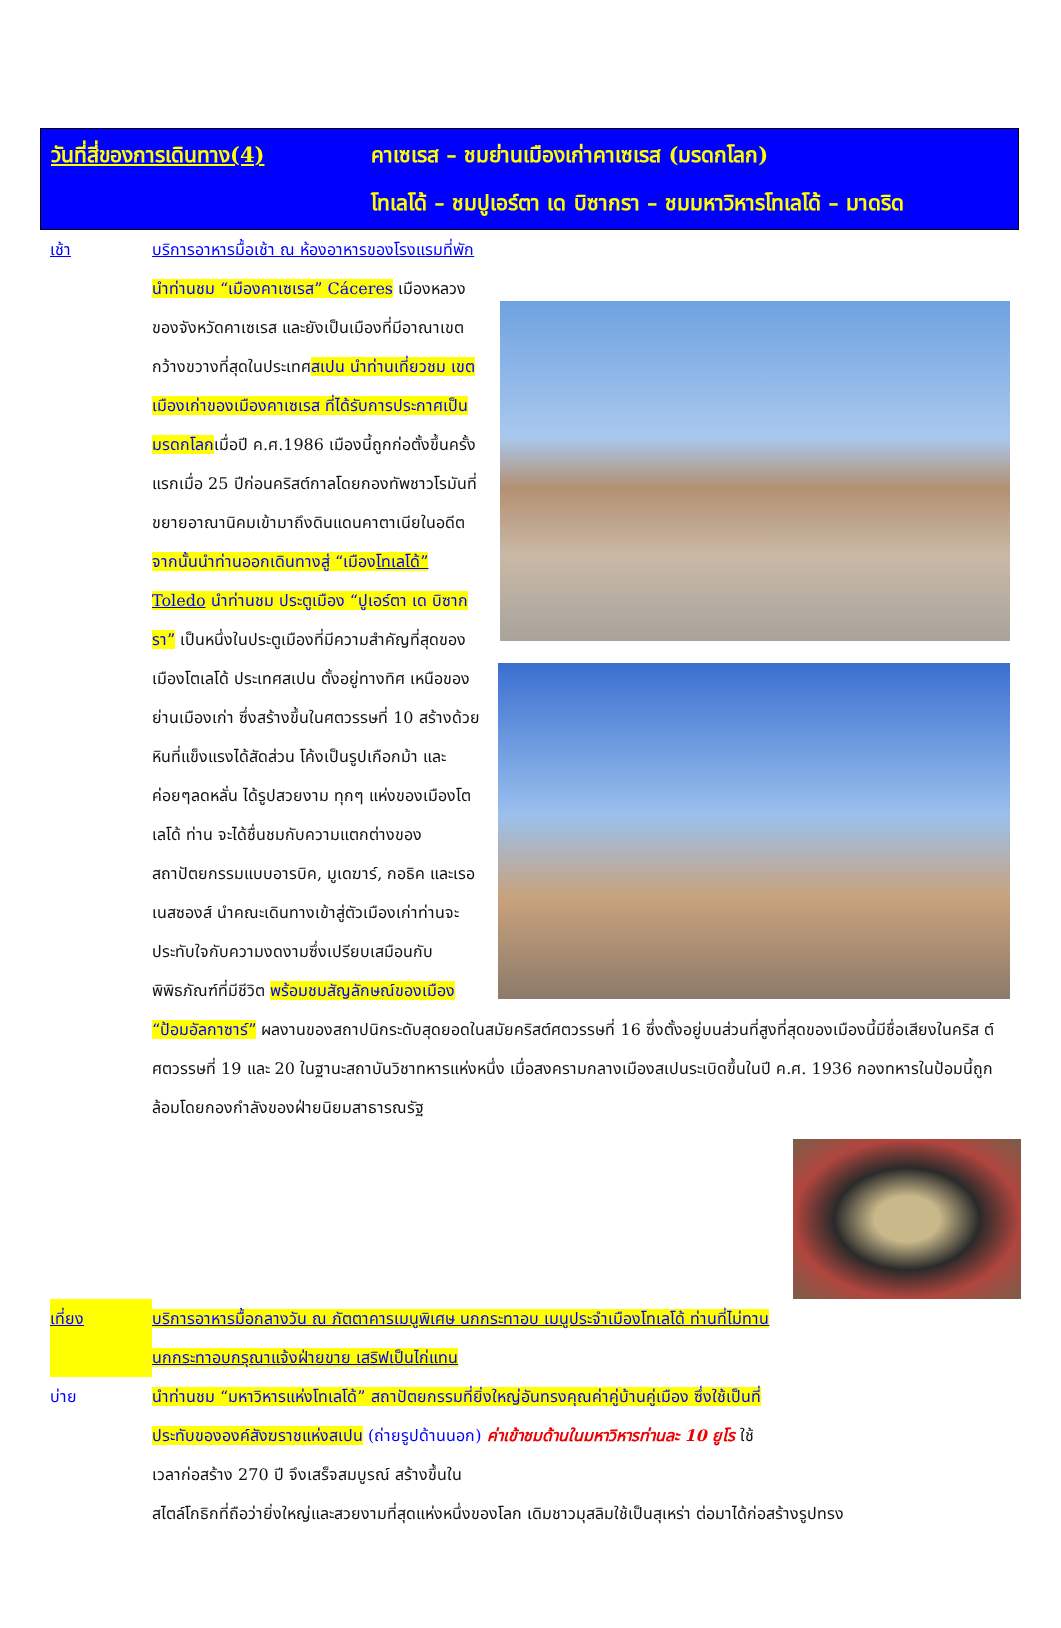วันที่สี่ของการเดินทาง(4) คาเซเรส – ชมย่านเมืองเก่าคาเซเรส (มรดกโลก)
โทเลโด้ – ชมปูเอร์ตา เด บิซากรา – ชมมหาวิหารโทเลโด้ – มาดริด
เช้า บริการอาหารมื้อเช้า ณ ห้องอาหารของโรงแรมที่พัก
นำท่านชม “เมืองคาเซเรส” Cáceres เมืองหลวงของจังหวัดคาเซเรส และยังเป็นเมืองที่มีอาณาเขตกว้างขวางที่สุดในประเทศสเปน นำท่านเที่ยวชม เขตเมืองเก่าของเมืองคาเซเรส ที่ได้รับการประกาศเป็นมรดกโลกเมื่อปี ค.ศ.1986 เมืองนี้ถูกก่อตั้งขึ้นครั้งแรกเมื่อ 25 ปีก่อนคริสต์กาลโดยกองทัพชาวโรมันที่ขยายอาณานิคมเข้ามาถึงดินแดนคาตาเนียในอดีต จากนั้นนำท่านออกเดินทางสู่ “เมืองโทเลโด้” Toledo นำท่านชม ประตูเมือง “ปูเอร์ตา เด บิซากรา” เป็นหนึ่งในประตูเมืองที่มีความสำคัญที่สุดของเมืองโตเลโด้ ประเทศสเปน ตั้งอยู่ทางทิศ
เหนือของย่านเมืองเก่า ซึ่งสร้างขึ้นในศตวรรษที่ 10 สร้างด้วยหินที่แข็งแรงได้สัดส่วน โค้งเป็นรูปเกือกม้า และค่อยๆลดหลั่น ได้รูปสวยงาม ทุกๆ แห่งของเมืองโตเลโด้ ท่าน จะได้ชื่นชมกับความแตกต่างของสถาปัตยกรรมแบบอารบิค, มูเดฆาร์, กอธิค และเรอเนสซองส์ นำคณะเดินทางเข้าสู่ตัวเมืองเก่าท่านจะประทับใจกับความงดงามซึ่งเปรียบเสมือนกับพิพิธภัณฑ์ที่มีชีวิต พร้อมชมสัญลักษณ์ของเมือง “ป้อมอัลกาซาร์” ผลงานของสถาปนิกระดับสุดยอดในสมัยคริสต์ศตวรรษที่ 16 ซึ่งตั้งอยู่บนส่วนที่สูงที่สุดของเมืองนี้มีชื่อเสียงในคริส ต์ศตวรรษที่ 19 และ 20 ในฐานะสถาบันวิชาทหารแห่งหนึ่ง เมื่อสงครามกลางเมืองสเปนระเบิดขึ้นในปี ค.ศ. 1936 กองทหารในป้อมนี้ถูกล้อมโดยกองกำลังของฝ่ายนิยมสาธารณรัฐ
เที่ยง บริการอาหารมื้อกลางวัน ณ ภัตตาคารเมนูพิเศษ นกกระทาอบ เมนูประจำเมืองโทเลโด้ ท่านที่ไม่ทานนกกระทาอบกรุณาแจ้งฝ่ายขาย เสริฟเป็นไก่แทน
บ่าย นำท่านชม “มหาวิหารแห่งโทเลโด้” สถาปัตยกรรมที่ยิ่งใหญ่อันทรงคุณค่าคู่บ้านคู่เมือง ซึ่งใช้เป็นที่ประทับขององค์สังฆราชแห่งสเปน (ถ่ายรูปด้านนอก) ค่าเข้าชมด้านในมหาวิหารท่านละ 10 ยูโร ใช้เวลาก่อสร้าง 270 ปี จึงเสร็จสมบูรณ์ สร้างขึ้นใน
สไตล์โกธิกที่ถือว่ายิ่งใหญ่และสวยงามที่สุดแห่งหนึ่งของโลก เดิมชาวมุสลิมใช้เป็นสุเหร่า ต่อมาได้ก่อสร้างรูปทรง